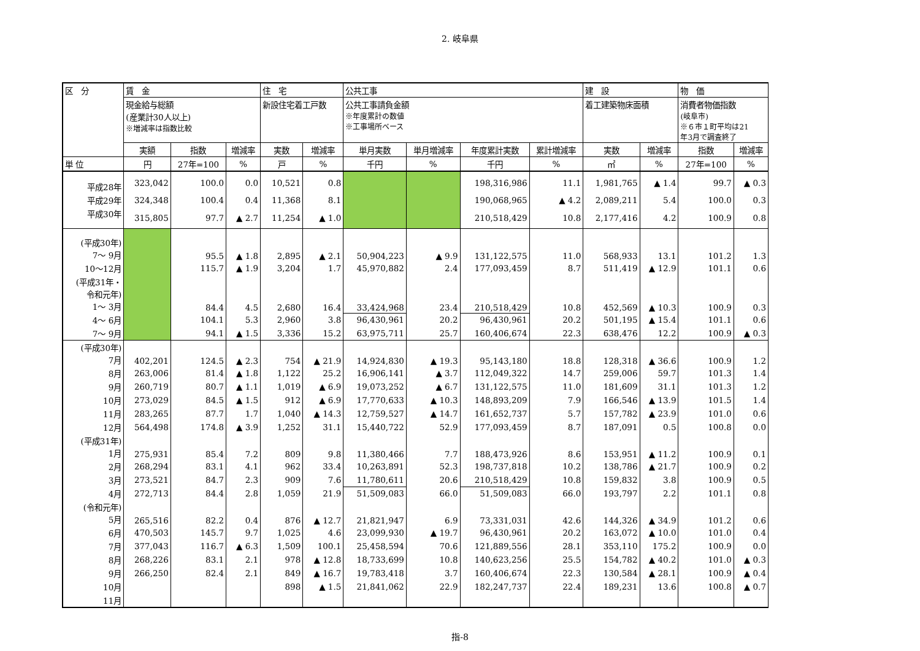2. 岐阜県
| 区 分 | 賃 金 | | | 住 宅 | | 公共工事 | | | | 建 設 | | 物 価 | |
| --- | --- | --- | --- | --- | --- | --- | --- | --- | --- | --- | --- | --- | --- |
| | 現金給与総額 (産業計30人以上) ※増減率は指数比較 | | | 新設住宅着工戸数 | | 公共工事請負金額 ※年度累計の数値 ※工事場所ベース | | | | 着工建築物床面積 | | 消費者物価指数 (岐阜市) ※６市１町平均は21 年3月で調査終了 | |
| | 実額 | 指数 | 増減率 | 実数 | 増減率 | 単月実数 | 単月増減率 | 年度累計実数 | 累計増減率 | 実数 | 増減率 | 指数 | 増減率 |
| 単 位 | 円 | 27年=100 | % | 戸 | % | 千円 | % | 千円 | % | ㎡ | % | 27年=100 | % |
| 平成28年 | 323,042 | 100.0 | 0.0 | 10,521 | 0.8 | | | 198,316,986 | 11.1 | 1,981,765 | ▲ 1.4 | 99.7 | ▲ 0.3 |
| 平成29年 | 324,348 | 100.4 | 0.4 | 11,368 | 8.1 | | | 190,068,965 | ▲ 4.2 | 2,089,211 | 5.4 | 100.0 | 0.3 |
| 平成30年 | 315,805 | 97.7 | ▲ 2.7 | 11,254 | ▲ 1.0 | | | 210,518,429 | 10.8 | 2,177,416 | 4.2 | 100.9 | 0.8 |
| (平成30年) 7～ 9月 | | 95.5 | ▲ 1.8 | 2,895 | ▲ 2.1 | 50,904,223 | ▲ 9.9 | 131,122,575 | 11.0 | 568,933 | 13.1 | 101.2 | 1.3 |
| 10～12月 | | 115.7 | ▲ 1.9 | 3,204 | 1.7 | 45,970,882 | 2.4 | 177,093,459 | 8.7 | 511,419 | ▲ 12.9 | 101.1 | 0.6 |
| (平成31年・ 令和元年) 1～ 3月 | | 84.4 | 4.5 | 2,680 | 16.4 | 33,424,968 | 23.4 | 210,518,429 | 10.8 | 452,569 | ▲ 10.3 | 100.9 | 0.3 |
| 4～ 6月 | | 104.1 | 5.3 | 2,960 | 3.8 | 96,430,961 | 20.2 | 96,430,961 | 20.2 | 501,195 | ▲ 15.4 | 101.1 | 0.6 |
| 7～ 9月 | | 94.1 | ▲ 1.5 | 3,336 | 15.2 | 63,975,711 | 25.7 | 160,406,674 | 22.3 | 638,476 | 12.2 | 100.9 | ▲ 0.3 |
| (平成30年) 7月 | 402,201 | 124.5 | ▲ 2.3 | 754 | ▲ 21.9 | 14,924,830 | ▲ 19.3 | 95,143,180 | 18.8 | 128,318 | ▲ 36.6 | 100.9 | 1.2 |
| 8月 | 263,006 | 81.4 | ▲ 1.8 | 1,122 | 25.2 | 16,906,141 | ▲ 3.7 | 112,049,322 | 14.7 | 259,006 | 59.7 | 101.3 | 1.4 |
| 9月 | 260,719 | 80.7 | ▲ 1.1 | 1,019 | ▲ 6.9 | 19,073,252 | ▲ 6.7 | 131,122,575 | 11.0 | 181,609 | 31.1 | 101.3 | 1.2 |
| 10月 | 273,029 | 84.5 | ▲ 1.5 | 912 | ▲ 6.9 | 17,770,633 | ▲ 10.3 | 148,893,209 | 7.9 | 166,546 | ▲ 13.9 | 101.5 | 1.4 |
| 11月 | 283,265 | 87.7 | 1.7 | 1,040 | ▲ 14.3 | 12,759,527 | ▲ 14.7 | 161,652,737 | 5.7 | 157,782 | ▲ 23.9 | 101.0 | 0.6 |
| 12月 | 564,498 | 174.8 | ▲ 3.9 | 1,252 | 31.1 | 15,440,722 | 52.9 | 177,093,459 | 8.7 | 187,091 | 0.5 | 100.8 | 0.0 |
| (平成31年) 1月 | 275,931 | 85.4 | 7.2 | 809 | 9.8 | 11,380,466 | 7.7 | 188,473,926 | 8.6 | 153,951 | ▲ 11.2 | 100.9 | 0.1 |
| 2月 | 268,294 | 83.1 | 4.1 | 962 | 33.4 | 10,263,891 | 52.3 | 198,737,818 | 10.2 | 138,786 | ▲ 21.7 | 100.9 | 0.2 |
| 3月 | 273,521 | 84.7 | 2.3 | 909 | 7.6 | 11,780,611 | 20.6 | 210,518,429 | 10.8 | 159,832 | 3.8 | 100.9 | 0.5 |
| 4月 | 272,713 | 84.4 | 2.8 | 1,059 | 21.9 | 51,509,083 | 66.0 | 51,509,083 | 66.0 | 193,797 | 2.2 | 101.1 | 0.8 |
| (令和元年) 5月 | 265,516 | 82.2 | 0.4 | 876 | ▲ 12.7 | 21,821,947 | 6.9 | 73,331,031 | 42.6 | 144,326 | ▲ 34.9 | 101.2 | 0.6 |
| 6月 | 470,503 | 145.7 | 9.7 | 1,025 | 4.6 | 23,099,930 | ▲ 19.7 | 96,430,961 | 20.2 | 163,072 | ▲ 10.0 | 101.0 | 0.4 |
| 7月 | 377,043 | 116.7 | ▲ 6.3 | 1,509 | 100.1 | 25,458,594 | 70.6 | 121,889,556 | 28.1 | 353,110 | 175.2 | 100.9 | 0.0 |
| 8月 | 268,226 | 83.1 | 2.1 | 978 | ▲ 12.8 | 18,733,699 | 10.8 | 140,623,256 | 25.5 | 154,782 | ▲ 40.2 | 101.0 | ▲ 0.3 |
| 9月 | 266,250 | 82.4 | 2.1 | 849 | ▲ 16.7 | 19,783,418 | 3.7 | 160,406,674 | 22.3 | 130,584 | ▲ 28.1 | 100.9 | ▲ 0.4 |
| 10月 | | | | 898 | ▲ 1.5 | 21,841,062 | 22.9 | 182,247,737 | 22.4 | 189,231 | 13.6 | 100.8 | ▲ 0.7 |
| 11月 | | | | | | | | | | | | | |
指-8